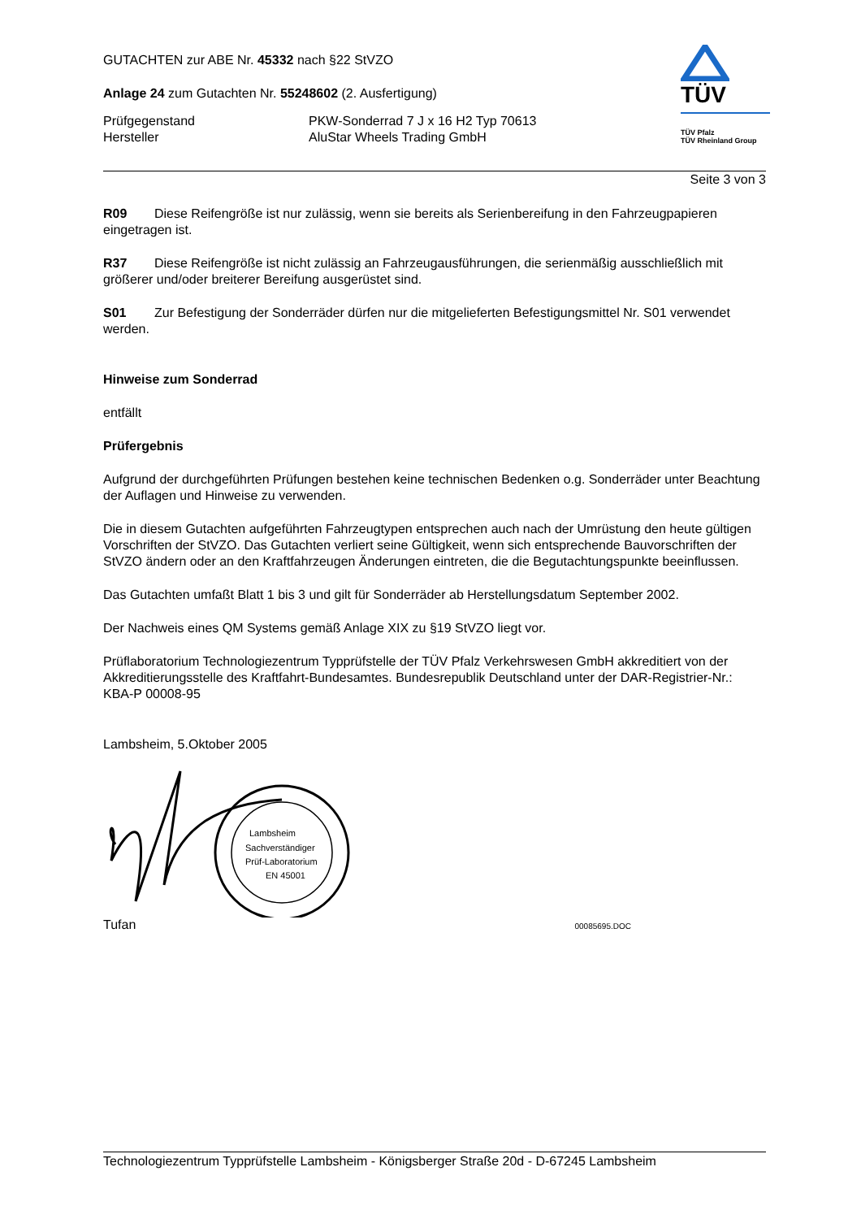GUTACHTEN zur ABE Nr. 45332 nach §22 StVZO
Anlage 24 zum Gutachten Nr. 55248602 (2. Ausfertigung)
Prüfgegenstand PKW-Sonderrad 7 J x 16 H2 Typ 70613
Hersteller AluStar Wheels Trading GmbH
TÜV
TÜV Pfalz
TÜV Rheinland Group
Seite 3 von 3
R09 Diese Reifengröße ist nur zulässig, wenn sie bereits als Serienbereifung in den Fahrzeugpapieren eingetragen ist.
R37 Diese Reifengröße ist nicht zulässig an Fahrzeugausführungen, die serienmäßig ausschließlich mit größerer und/oder breiterer Bereifung ausgerüstet sind.
S01 Zur Befestigung der Sonderräder dürfen nur die mitgelieferten Befestigungsmittel Nr. S01 verwendet werden.
Hinweise zum Sonderrad
entfällt
Prüfergebnis
Aufgrund der durchgeführten Prüfungen bestehen keine technischen Bedenken o.g. Sonderräder unter Beachtung der Auflagen und Hinweise zu verwenden.
Die in diesem Gutachten aufgeführten Fahrzeugtypen entsprechen auch nach der Umrüstung den heute gültigen Vorschriften der StVZO. Das Gutachten verliert seine Gültigkeit, wenn sich entsprechende Bauvorschriften der StVZO ändern oder an den Kraftfahrzeugen Änderungen eintreten, die die Begutachtungspunkte beeinflussen.
Das Gutachten umfaßt Blatt 1 bis 3 und gilt für Sonderräder ab Herstellungsdatum September 2002.
Der Nachweis eines QM Systems gemäß Anlage XIX zu §19 StVZO liegt vor.
Prüflaboratorium Technologiezentrum Typprüfstelle der TÜV Pfalz Verkehrswesen GmbH akkreditiert von der Akkreditierungsstelle des Kraftfahrt-Bundesamtes. Bundesrepublik Deutschland unter der DAR-Registrier-Nr.: KBA-P 00008-95
Lambsheim, 5.Oktober 2005
Lambsheim
Sachverständiger
Prüf-Laboratorium
EN 45001
Tufan 00085695.DOC
Technologiezentrum Typprüfstelle Lambsheim - Königsberger Straße 20d - D-67245 Lambsheim